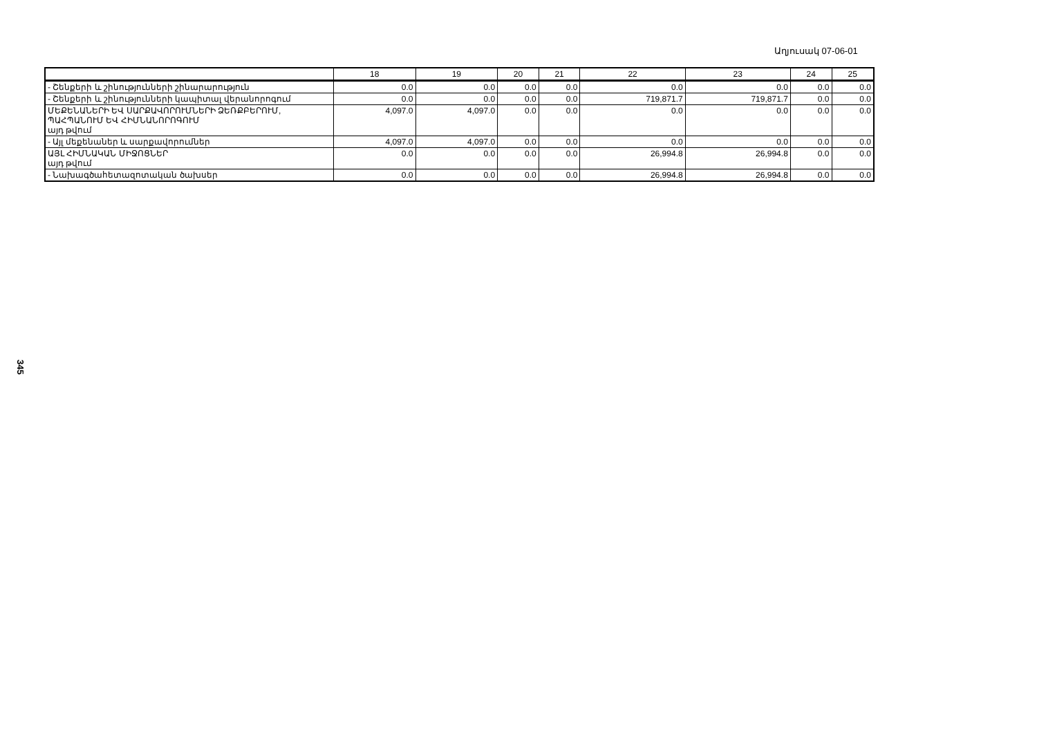Աղյուսակ 07-06-01
345
| | 18 | 19 | 20 | 21 | 22 | 23 | 24 | 25 |
| --- | --- | --- | --- | --- | --- | --- | --- | --- |
| - Շենքերի և շինությունների շինարարություն | 0.0 | 0.0 | 0.0 | 0.0 | 0.0 | 0.0 | 0.0 | 0.0 |
| - Շենքերի և շինությունների կապիտալ վերանորոգում | 0.0 | 0.0 | 0.0 | 0.0 | 719,871.7 | 719,871.7 | 0.0 | 0.0 |
| ՄԵՔԵՆԱՆԵՐԻ ԵՎ ՍԱՐՔԱՎՈՐՈՒՄՆԵՐԻ ՁԵՌՔԲԵՐՈՒՄ, ՊԱՀՊԱՆՈՒՄ ԵՎ ՀԻՄՆԱՆՈՐՈԳՈՒՄ այդ թվում | 4,097.0 | 4,097.0 | 0.0 | 0.0 | 0.0 | 0.0 | 0.0 | 0.0 |
| - Այլ մեքենաներ և սարքավորումներ | 4,097.0 | 4,097.0 | 0.0 | 0.0 | 0.0 | 0.0 | 0.0 | 0.0 |
| ԱՅԼ ՀԻՄՆԱԿԱՆ ՄԻՋՈՑՆԵՐ այդ թվում | 0.0 | 0.0 | 0.0 | 0.0 | 26,994.8 | 26,994.8 | 0.0 | 0.0 |
| - Նախագծահետազոտական ծախսեր | 0.0 | 0.0 | 0.0 | 0.0 | 26,994.8 | 26,994.8 | 0.0 | 0.0 |